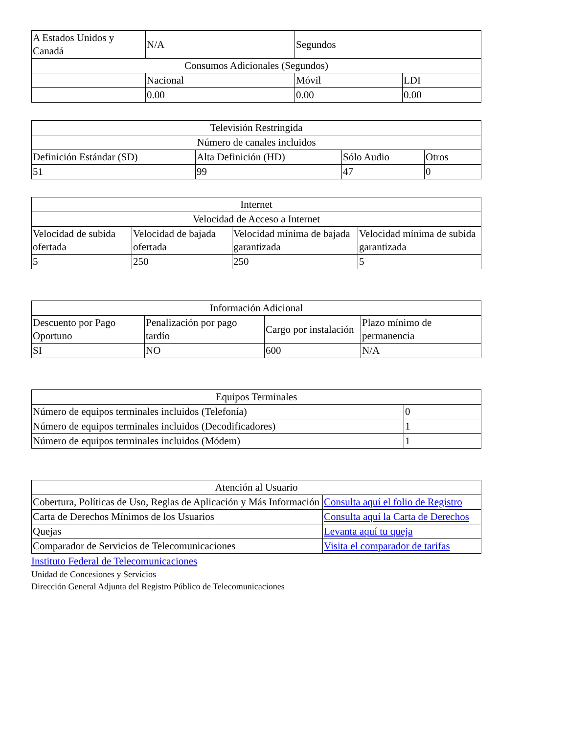| A Estados Unidos y Canadá | N/A | Segundos | |
| Consumos Adicionales (Segundos) | | | |
| | Nacional | Móvil | LDI |
| | 0.00 | 0.00 | 0.00 |
| Televisión Restringida | | | |
| Número de canales incluidos | | | |
| Definición Estándar (SD) | Alta Definición (HD) | Sólo Audio | Otros |
| 51 | 99 | 47 | 0 |
| Internet | | | |
| Velocidad de Acceso a Internet | | | |
| Velocidad de subida ofertada | Velocidad de bajada ofertada | Velocidad mínima de bajada garantizada | Velocidad mínima de subida garantizada |
| 5 | 250 | 250 | 5 |
| Información Adicional | | | |
| Descuento por Pago Oportuno | Penalización por pago tardío | Cargo por instalación | Plazo mínimo de permanencia |
| SI | NO | 600 | N/A |
| Equipos Terminales | |
| Número de equipos terminales incluidos (Telefonía) | 0 |
| Número de equipos terminales incluidos (Decodificadores) | 1 |
| Número de equipos terminales incluidos (Módem) | 1 |
| Atención al Usuario | |
| Cobertura, Políticas de Uso, Reglas de Aplicación y Más Información | Consulta aquí el folio de Registro |
| Carta de Derechos Mínimos de los Usuarios | Consulta aquí la Carta de Derechos |
| Quejas | Levanta aquí tu queja |
| Comparador de Servicios de Telecomunicaciones | Visita el comparador de tarifas |
Instituto Federal de Telecomunicaciones
Unidad de Concesiones y Servicios
Dirección General Adjunta del Registro Público de Telecomunicaciones